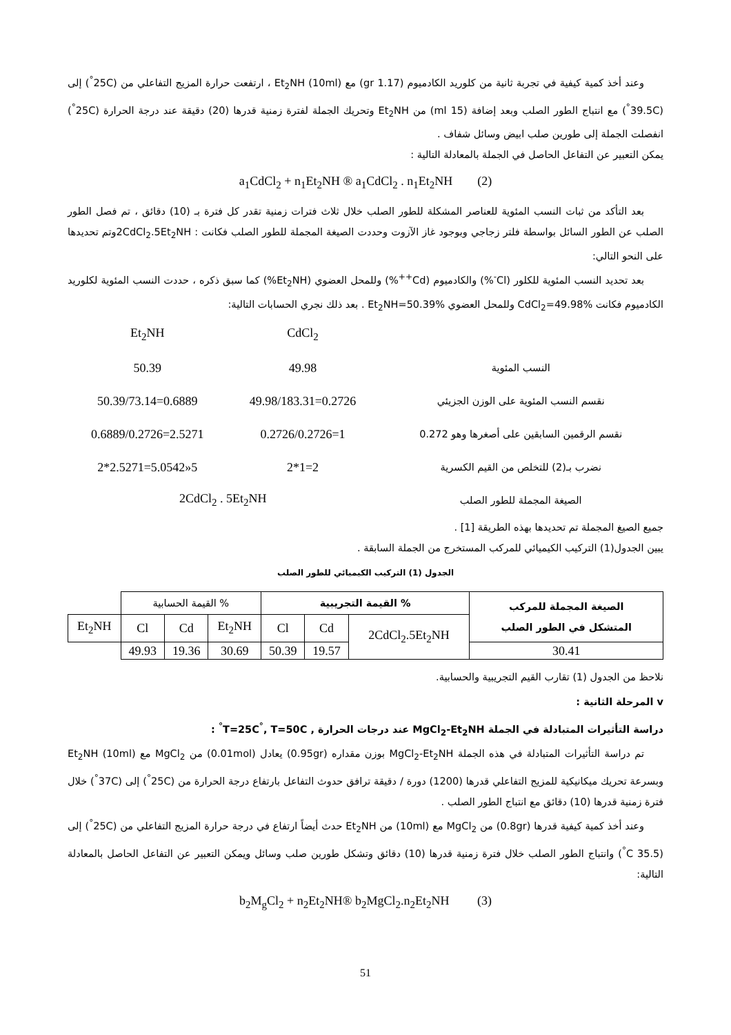وعند أخذ كمية كيفية في تجربة ثانية من كلوريد الكادميوم (1.17 gr) مع (10ml) Et<sub>2</sub>NH ، ارتفعت حرارة المزيج التفاعلي من (25C<sup>°</sup>) إلى (39.5C<sup>°</sup>) مع انتباج الطور الصلب وبعد إضافة (15 ml) من Et<sub>2</sub>NH وتحريك الجملة لفترة زمنية قدرها (20) دقيقة عند درجة الحرارة (25C<sup>°</sup>) انفصلت الجملة إلى طورين صلب ابيض وسائل شفاف .
يمكن التعبير عن التفاعل الحاصل في الجملة بالمعادلة التالية :
a<sub>1</sub>CdCl<sub>2</sub> + n<sub>1</sub>Et<sub>2</sub>NH ® a<sub>1</sub>CdCl<sub>2</sub> . n<sub>1</sub>Et<sub>2</sub>NH (2)
بعد التأكد من ثبات النسب المئوية للعناصر المشكلة للطور الصلب خلال ثلاث فترات زمنية تقدر كل فترة بـ (10) دقائق ، تم فصل الطور الصلب عن الطور السائل بواسطة فلتر زجاجي وبوجود غاز الآزوت وحددت الصيغة المجملة للطور الصلب فكانت : 2CdCl<sub>2</sub>.5Et<sub>2</sub>NHوتم تحديدها على النحو التالي:
بعد تحديد النسب المئوية للكلور (Cl<sup>-</sup>%) والكادميوم (Cd<sup>++</sup>%) وللمحل العضوي (Et<sub>2</sub>NH%) كما سبق ذكره ، حددت النسب المئوية لكلوريد الكادميوم فكانت CdCl<sub>2</sub>=49.98% وللمحل العضوي Et<sub>2</sub>NH=50.39% . بعد ذلك نجري الحسابات التالية:
| | CdCl<sub>2</sub> | Et<sub>2</sub>NH |
| النسب المئوية | 49.98 | 50.39 |
| نقسم النسب المئوية على الوزن الجزيئي | 49.98/183.31=0.2726 | 50.39/73.14=0.6889 |
| نقسم الرقمين السابقين على أصغرها وهو 0.272 | 0.2726/0.2726=1 | 0.6889/0.2726=2.5271 |
| نضرب بـ(2) للتخلص من القيم الكسرية | 2*1=2 | 2*2.5271=5.0542»5 |
| الصيغة المجملة للطور الصلب | 2CdCl<sub>2</sub> . 5Et<sub>2</sub>NH | |
جميع الصيغ المجملة تم تحديدها بهذه الطريقة [1] .
يبين الجدول(1) التركيب الكيميائي للمركب المستخرج من الجملة السابقة .
الجدول (1) التركيب الكيميائي للطور الصلب
| الصيغة المجملة للمركب المتشكل في الطور الصلب | % القيمة التجريبية | | | % القيمة الحسابية | | | |
| --- | --- | --- | --- | --- | --- | --- | --- |
| | 2CdCl<sub>2</sub>.5Et<sub>2</sub>NH | Cd | Cl | Et<sub>2</sub>NH | Cd | Cl | Et<sub>2</sub>NH |
| 30.41 | | 19.57 | 50.39 | 30.69 | 19.36 | 49.93 | |
نلاحظ من الجدول (1) تقارب القيم التجريبية والحسابية.
v المرحلة الثانية :
دراسة التأثيرات المتبادلة في الجملة MgCl<sub>2</sub>-Et<sub>2</sub>NH عند درجات الحرارة , T=25C<sup>°</sup>, T=50C<sup>°</sup> :
تم دراسة التأثيرات المتبادلة في هذه الجملة MgCl<sub>2</sub>-Et<sub>2</sub>NH بوزن مقداره (0.95gr) يعادل (0.01mol) من MgCl<sub>2</sub> مع (10ml) Et<sub>2</sub>NH وبسرعة تحريك ميكانيكية للمزيج التفاعلي قدرها (1200) دورة / دقيقة ترافق حدوث التفاعل بارتفاع درجة الحرارة من (25C<sup>°</sup>) إلى (37C<sup>°</sup>) خلال فترة زمنية قدرها (10) دقائق مع انتباج الطور الصلب .
وعند أخذ كمية كيفية قدرها (0.8gr) من MgCl<sub>2</sub> مع (10ml) من Et<sub>2</sub>NH حدث أيضاً ارتفاع في درجة حرارة المزيج التفاعلي من (25C<sup>°</sup>) إلى (35.5 C<sup>°</sup>) وانتباج الطور الصلب خلال فترة زمنية قدرها (10) دقائق وتشكل طورين صلب وسائل ويمكن التعبير عن التفاعل الحاصل بالمعادلة التالية:
b<sub>2</sub>M<sub>g</sub>Cl<sub>2</sub> + n<sub>2</sub>Et<sub>2</sub>NH® b<sub>2</sub>MgCl<sub>2</sub>.n<sub>2</sub>Et<sub>2</sub>NH (3)
51